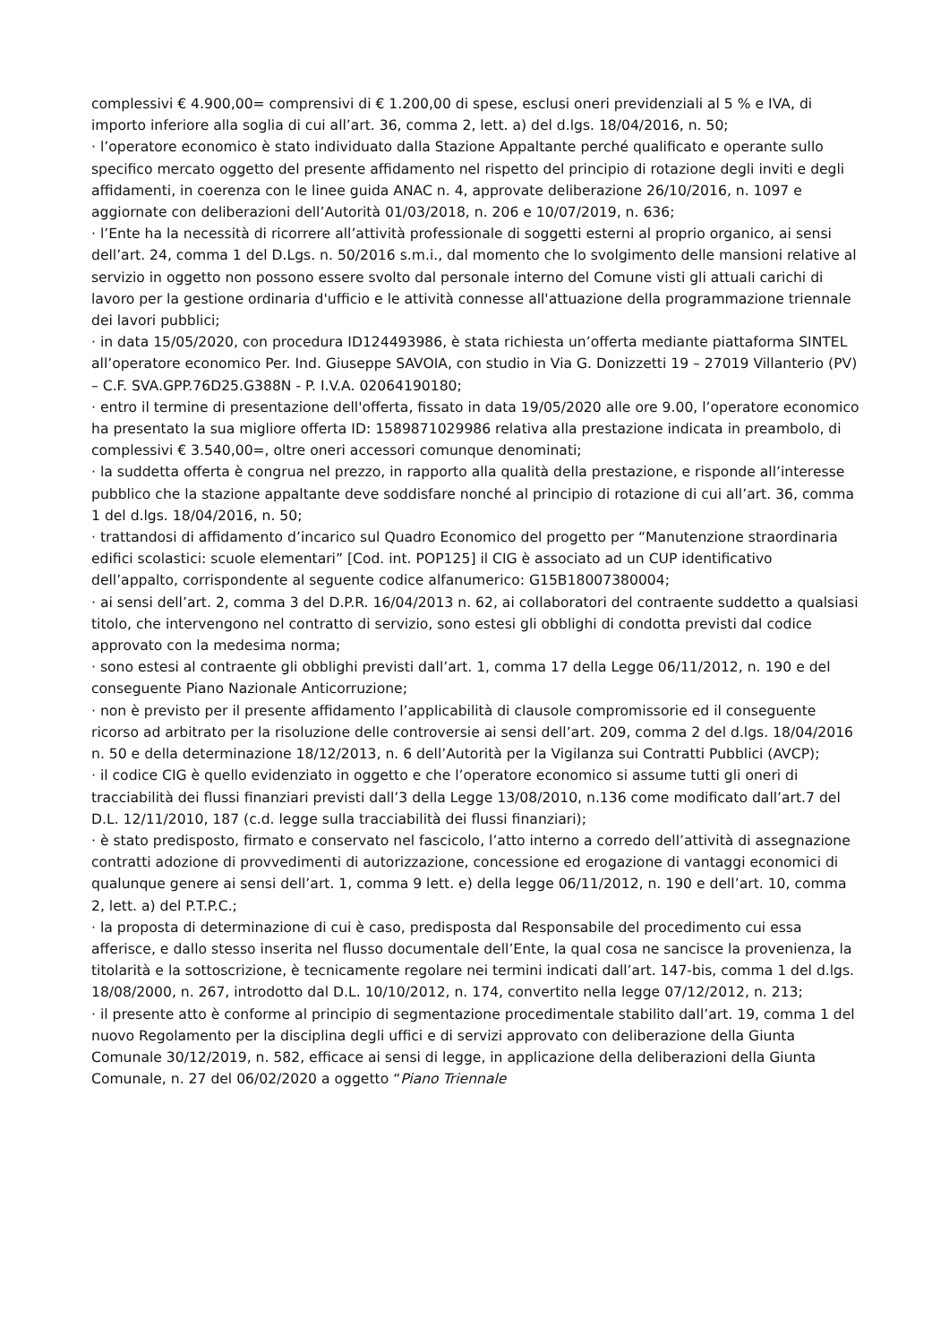complessivi € 4.900,00= comprensivi di € 1.200,00 di spese, esclusi oneri previdenziali al 5 % e IVA, di importo inferiore alla soglia di cui all’art. 36, comma 2, lett. a) del d.lgs. 18/04/2016, n. 50;
· l’operatore economico è stato individuato dalla Stazione Appaltante perché qualificato e operante sullo specifico mercato oggetto del presente affidamento nel rispetto del principio di rotazione degli inviti e degli affidamenti, in coerenza con le linee guida ANAC n. 4, approvate deliberazione 26/10/2016, n. 1097 e aggiornate con deliberazioni dell’Autorità 01/03/2018, n. 206 e 10/07/2019, n. 636;
· l’Ente ha la necessità di ricorrere all’attività professionale di soggetti esterni al proprio organico, ai sensi dell’art. 24, comma 1 del D.Lgs. n. 50/2016 s.m.i., dal momento che lo svolgimento delle mansioni relative al servizio in oggetto non possono essere svolto dal personale interno del Comune visti gli attuali carichi di lavoro per la gestione ordinaria d'ufficio e le attività connesse all'attuazione della programmazione triennale dei lavori pubblici;
· in data 15/05/2020, con procedura ID124493986, è stata richiesta un’offerta mediante piattaforma SINTEL all’operatore economico Per. Ind. Giuseppe SAVOIA, con studio in Via G. Donizzetti 19 – 27019 Villanterio (PV) – C.F. SVA.GPP.76D25.G388N - P. I.V.A. 02064190180;
· entro il termine di presentazione dell'offerta, fissato in data 19/05/2020 alle ore 9.00, l’operatore economico ha presentato la sua migliore offerta ID: 1589871029986 relativa alla prestazione indicata in preambolo, di complessivi € 3.540,00=, oltre oneri accessori comunque denominati;
· la suddetta offerta è congrua nel prezzo, in rapporto alla qualità della prestazione, e risponde all’interesse pubblico che la stazione appaltante deve soddisfare nonché al principio di rotazione di cui all’art. 36, comma 1 del d.lgs. 18/04/2016, n. 50;
· trattandosi di affidamento d’incarico sul Quadro Economico del progetto per “Manutenzione straordinaria edifici scolastici: scuole elementari” [Cod. int. POP125] il CIG è associato ad un CUP identificativo dell’appalto, corrispondente al seguente codice alfanumerico: G15B18007380004;
· ai sensi dell’art. 2, comma 3 del D.P.R. 16/04/2013 n. 62, ai collaboratori del contraente suddetto a qualsiasi titolo, che intervengono nel contratto di servizio, sono estesi gli obblighi di condotta previsti dal codice approvato con la medesima norma;
· sono estesi al contraente gli obblighi previsti dall’art. 1, comma 17 della Legge 06/11/2012, n. 190 e del conseguente Piano Nazionale Anticorruzione;
· non è previsto per il presente affidamento l’applicabilità di clausole compromissorie ed il conseguente ricorso ad arbitrato per la risoluzione delle controversie ai sensi dell’art. 209, comma 2 del d.lgs. 18/04/2016 n. 50 e della determinazione 18/12/2013, n. 6 dell’Autorità per la Vigilanza sui Contratti Pubblici (AVCP);
· il codice CIG è quello evidenziato in oggetto e che l’operatore economico si assume tutti gli oneri di tracciabilità dei flussi finanziari previsti dall’3 della Legge 13/08/2010, n.136 come modificato dall’art.7 del D.L. 12/11/2010, 187 (c.d. legge sulla tracciabilità dei flussi finanziari);
· è stato predisposto, firmato e conservato nel fascicolo, l’atto interno a corredo dell’attività di assegnazione contratti adozione di provvedimenti di autorizzazione, concessione ed erogazione di vantaggi economici di qualunque genere ai sensi dell’art. 1, comma 9 lett. e) della legge 06/11/2012, n. 190 e dell’art. 10, comma 2, lett. a) del P.T.P.C.;
· la proposta di determinazione di cui è caso, predisposta dal Responsabile del procedimento cui essa afferisce, e dallo stesso inserita nel flusso documentale dell’Ente, la qual cosa ne sancisce la provenienza, la titolarità e la sottoscrizione, è tecnicamente regolare nei termini indicati dall’art. 147-bis, comma 1 del d.lgs. 18/08/2000, n. 267, introdotto dal D.L. 10/10/2012, n. 174, convertito nella legge 07/12/2012, n. 213;
· il presente atto è conforme al principio di segmentazione procedimentale stabilito dall’art. 19, comma 1 del nuovo Regolamento per la disciplina degli uffici e di servizi approvato con deliberazione della Giunta Comunale 30/12/2019, n. 582, efficace ai sensi di legge, in applicazione della deliberazioni della Giunta Comunale, n. 27 del 06/02/2020 a oggetto “Piano Triennale